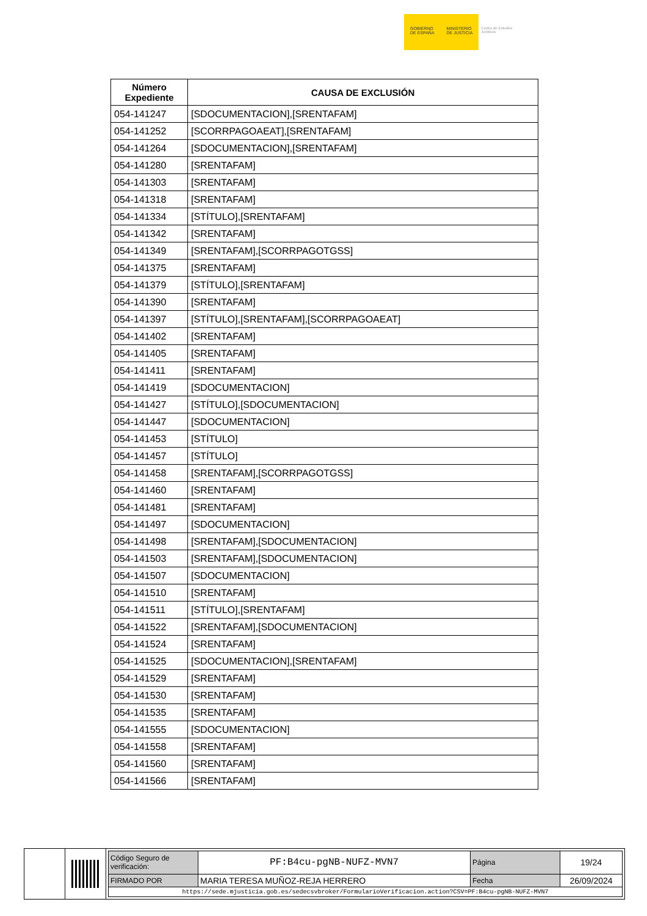GOBIERNO
DE ESPAÑA
MINISTERIO
DE JUSTICIA
Centro de Estudios Jurídicos
| Número Expediente | CAUSA DE EXCLUSIÓN |
| --- | --- |
| 054-141247 | [SDOCUMENTACION],[SRENTAFAM] |
| 054-141252 | [SCORRPAGOAEAT],[SRENTAFAM] |
| 054-141264 | [SDOCUMENTACION],[SRENTAFAM] |
| 054-141280 | [SRENTAFAM] |
| 054-141303 | [SRENTAFAM] |
| 054-141318 | [SRENTAFAM] |
| 054-141334 | [STÍTULO],[SRENTAFAM] |
| 054-141342 | [SRENTAFAM] |
| 054-141349 | [SRENTAFAM],[SCORRPAGOTGSS] |
| 054-141375 | [SRENTAFAM] |
| 054-141379 | [STÍTULO],[SRENTAFAM] |
| 054-141390 | [SRENTAFAM] |
| 054-141397 | [STÍTULO],[SRENTAFAM],[SCORRPAGOAEAT] |
| 054-141402 | [SRENTAFAM] |
| 054-141405 | [SRENTAFAM] |
| 054-141411 | [SRENTAFAM] |
| 054-141419 | [SDOCUMENTACION] |
| 054-141427 | [STÍTULO],[SDOCUMENTACION] |
| 054-141447 | [SDOCUMENTACION] |
| 054-141453 | [STÍTULO] |
| 054-141457 | [STÍTULO] |
| 054-141458 | [SRENTAFAM],[SCORRPAGOTGSS] |
| 054-141460 | [SRENTAFAM] |
| 054-141481 | [SRENTAFAM] |
| 054-141497 | [SDOCUMENTACION] |
| 054-141498 | [SRENTAFAM],[SDOCUMENTACION] |
| 054-141503 | [SRENTAFAM],[SDOCUMENTACION] |
| 054-141507 | [SDOCUMENTACION] |
| 054-141510 | [SRENTAFAM] |
| 054-141511 | [STÍTULO],[SRENTAFAM] |
| 054-141522 | [SRENTAFAM],[SDOCUMENTACION] |
| 054-141524 | [SRENTAFAM] |
| 054-141525 | [SDOCUMENTACION],[SRENTAFAM] |
| 054-141529 | [SRENTAFAM] |
| 054-141530 | [SRENTAFAM] |
| 054-141535 | [SRENTAFAM] |
| 054-141555 | [SDOCUMENTACION] |
| 054-141558 | [SRENTAFAM] |
| 054-141560 | [SRENTAFAM] |
| 054-141566 | [SRENTAFAM] |
| Código Seguro de verificación: | PF:B4cu-pgNB-NUFZ-MVN7 | Página | 19/24 |
| FIRMADO POR | MARIA TERESA MUÑOZ-REJA HERRERO | Fecha | 26/09/2024 |
| https://sede.mjusticia.gob.es/sedecsvbroker/FormularioVerificacion.action?CSV=PF:B4cu-pgNB-NUFZ-MVN7 | | | |